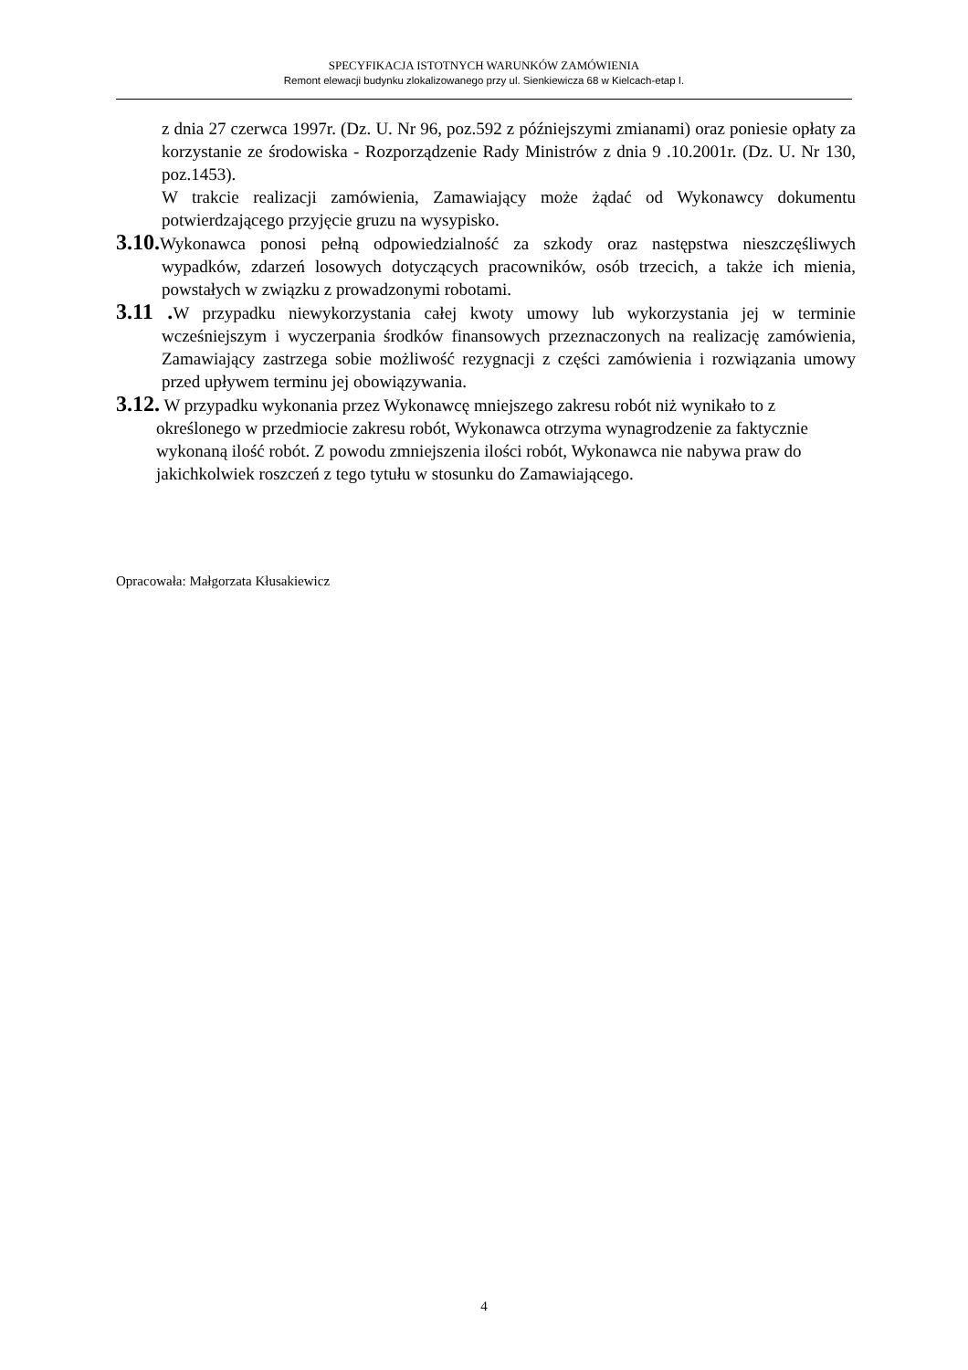SPECYFIKACJA ISTOTNYCH WARUNKÓW ZAMÓWIENIA
Remont elewacji budynku zlokalizowanego przy ul. Sienkiewicza 68 w Kielcach-etap I.
z dnia 27 czerwca 1997r. (Dz. U. Nr 96, poz.592 z późniejszymi zmianami) oraz poniesie opłaty za korzystanie ze środowiska - Rozporządzenie Rady Ministrów z dnia 9 .10.2001r. (Dz. U. Nr 130, poz.1453).
W trakcie realizacji zamówienia, Zamawiający może żądać od Wykonawcy dokumentu potwierdzającego przyjęcie gruzu na wysypisko.
3.10. Wykonawca ponosi pełną odpowiedzialność za szkody oraz następstwa nieszczęśliwych wypadków, zdarzeń losowych dotyczących pracowników, osób trzecich, a także ich mienia, powstałych w związku z prowadzonymi robotami.
3.11 . W przypadku niewykorzystania całej kwoty umowy lub wykorzystania jej w terminie wcześniejszym i wyczerpania środków finansowych przeznaczonych na realizację zamówienia, Zamawiający zastrzega sobie możliwość rezygnacji z części zamówienia i rozwiązania umowy przed upływem terminu jej obowiązywania.
3.12. W przypadku wykonania przez Wykonawcę mniejszego zakresu robót niż wynikało to z określonego w przedmiocie zakresu robót, Wykonawca otrzyma wynagrodzenie za faktycznie wykonaną ilość robót. Z powodu zmniejszenia ilości robót, Wykonawca nie nabywa praw do jakichkolwiek roszczeń z tego tytułu w stosunku do Zamawiającego.
Opracowała: Małgorzata Kłusakiewicz
4